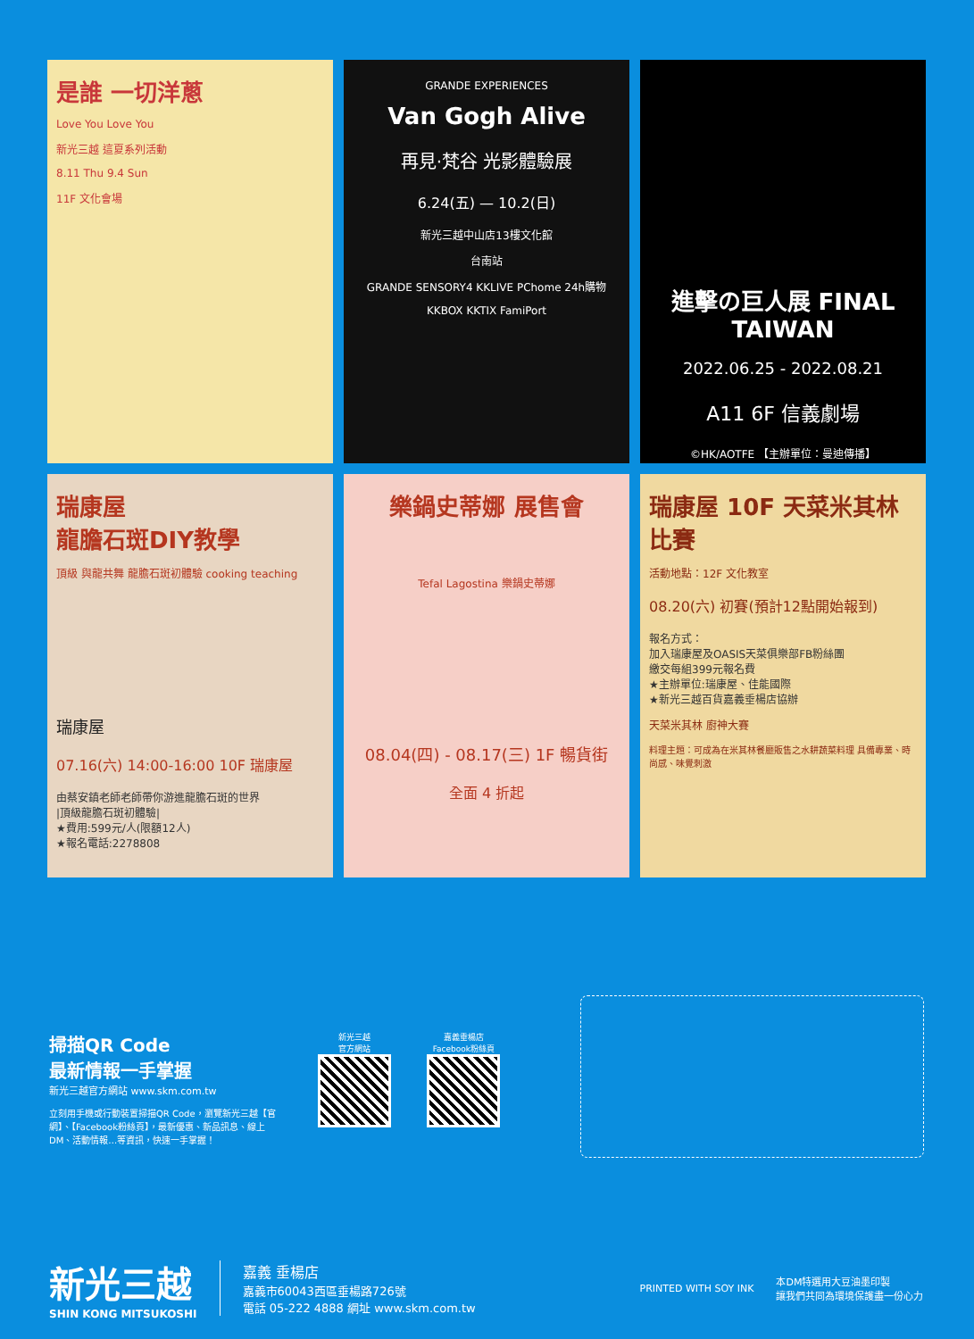是誰 一切洋蔥
Love You Love You
新光三越 這夏系列活動
8.11 Thu 9.4 Sun
11F 文化會場
GRANDE EXPERIENCES
Van Gogh Alive
再見·梵谷 光影體驗展
6.24(五) — 10.2(日)
新光三越中山店13樓文化館
台南站
GRANDE SENSORY4 KKLIVE PChome 24h購物
KKBOX KKTIX FamiPort
進擊の巨人展 FINAL TAIWAN
2022.06.25 - 2022.08.21
A11 6F 信義劇場
©HK/AOTFE 【主辦單位：曼迪傳播】
瑞康屋
龍膽石斑DIY教學
頂級 與龍共舞 龍膽石斑初體驗 cooking teaching
瑞康屋
07.16(六) 14:00-16:00 10F 瑞康屋
由蔡安鎮老師老師帶你游進龍膽石斑的世界
|頂級龍膽石斑初體驗|
★費用:599元/人(限額12人)
★報名電話:2278808
樂鍋史蒂娜 展售會
Tefal Lagostina 樂鍋史蒂娜
08.04(四) - 08.17(三) 1F 暢貨街
全面 4 折起
瑞康屋 10F 天菜米其林比賽
活動地點：12F 文化教室
08.20(六) 初賽(預計12點開始報到)
報名方式：
加入瑞康屋及OASIS天菜俱樂部FB粉絲團
繳交每組399元報名費
★主辦單位:瑞康屋、佳能國際
★新光三越百貨嘉義垂楊店協辦
天菜米其林 廚神大賽
料理主題：可成為在米其林餐廳販售之水耕蔬菜料理 具備專業、時尚感、味覺刺激
掃描QR Code
最新情報一手掌握
新光三越官方網站 www.skm.com.tw
立刻用手機或行動裝置掃描QR Code，瀏覽新光三越【官網】、【Facebook粉絲頁】，最新優惠、新品訊息、線上DM、活動情報…等資訊，快速一手掌握！
新光三越
官方網站
嘉義垂楊店
Facebook粉絲頁
新光三越
SHIN KONG MITSUKOSHI
嘉義 垂楊店
嘉義市60043西區垂楊路726號
電話 05-222 4888 網址 www.skm.com.tw
PRINTED WITH SOY INK
本DM特選用大豆油墨印製
讓我們共同為環境保護盡一份心力